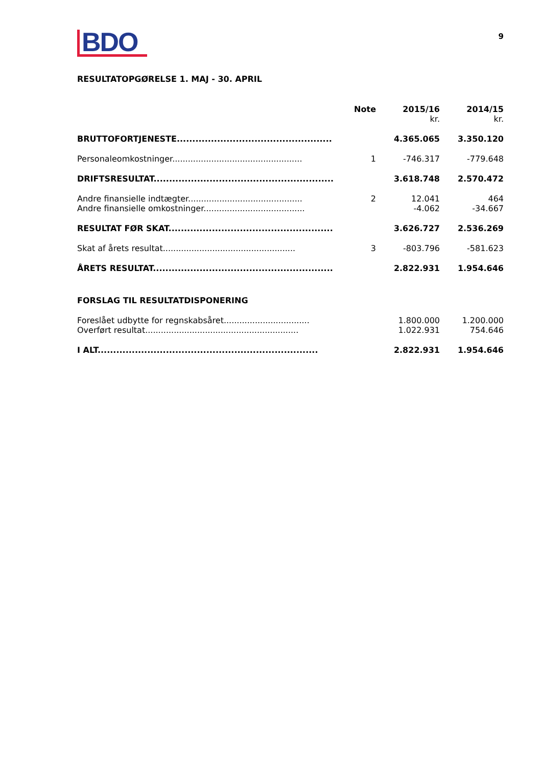BDO
9
RESULTATOPGØRELSE 1. MAJ - 30. APRIL
| | Note | 2015/16 | 2014/15 |
| | | kr. | kr. |
| BRUTTOFORTJENESTE.................................................. | | 4.365.065 | 3.350.120 |
| Personaleomkostninger.................................................. | 1 | -746.317 | -779.648 |
| DRIFTSRESULTAT.......................................................... | | 3.618.748 | 2.570.472 |
| Andre finansielle indtægter............................................ | 2 | 12.041 | 464 |
| Andre finansielle omkostninger....................................... | | -4.062 | -34.667 |
| RESULTAT FØR SKAT..................................................... | | 3.626.727 | 2.536.269 |
| Skat af årets resultat................................................... | 3 | -803.796 | -581.623 |
| ÅRETS RESULTAT.......................................................... | | 2.822.931 | 1.954.646 |
| FORSLAG TIL RESULTATDISPONERING | | | |
| Foreslået udbytte for regnskabsåret................................. | | 1.800.000 | 1.200.000 |
| Overført resultat........................................................... | | 1.022.931 | 754.646 |
| I ALT....................................................................... | | 2.822.931 | 1.954.646 |